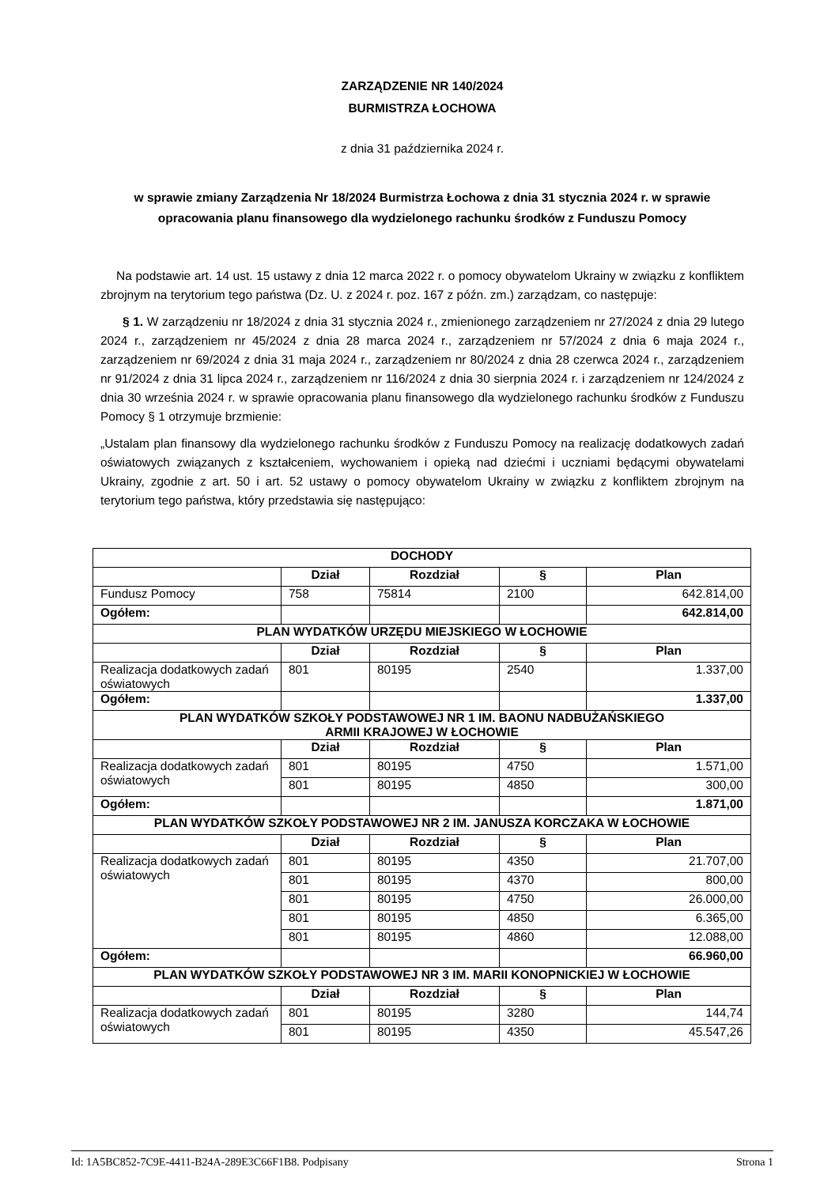ZARZĄDZENIE NR 140/2024
BURMISTRZA ŁOCHOWA
z dnia 31 października 2024 r.
w sprawie zmiany Zarządzenia Nr 18/2024 Burmistrza Łochowa z dnia 31 stycznia 2024 r. w sprawie opracowania planu finansowego dla wydzielonego rachunku środków z Funduszu Pomocy
Na podstawie art. 14 ust. 15 ustawy z dnia 12 marca 2022 r. o pomocy obywatelom Ukrainy w związku z konfliktem zbrojnym na terytorium tego państwa (Dz. U. z 2024 r. poz. 167 z późn. zm.) zarządzam, co następuje:
§ 1. W zarządzeniu nr 18/2024 z dnia 31 stycznia 2024 r., zmienionego zarządzeniem nr 27/2024 z dnia 29 lutego 2024 r., zarządzeniem nr 45/2024 z dnia 28 marca 2024 r., zarządzeniem nr 57/2024 z dnia 6 maja 2024 r., zarządzeniem nr 69/2024 z dnia 31 maja 2024 r., zarządzeniem nr 80/2024 z dnia 28 czerwca 2024 r., zarządzeniem nr 91/2024 z dnia 31 lipca 2024 r., zarządzeniem nr 116/2024 z dnia 30 sierpnia 2024 r. i zarządzeniem nr 124/2024 z dnia 30 września 2024 r. w sprawie opracowania planu finansowego dla wydzielonego rachunku środków z Funduszu Pomocy § 1 otrzymuje brzmienie:
„Ustalam plan finansowy dla wydzielonego rachunku środków z Funduszu Pomocy na realizację dodatkowych zadań oświatowych związanych z kształceniem, wychowaniem i opieką nad dziećmi i uczniami będącymi obywatelami Ukrainy, zgodnie z art. 50 i art. 52 ustawy o pomocy obywatelom Ukrainy w związku z konfliktem zbrojnym na terytorium tego państwa, który przedstawia się następująco:
| DOCHODY | | | | |
| --- | --- | --- | --- | --- |
| | Dział | Rozdział | § | Plan |
| Fundusz Pomocy | 758 | 75814 | 2100 | 642.814,00 |
| Ogółem: | | | | 642.814,00 |
| PLAN WYDATKÓW URZĘDU MIEJSKIEGO W ŁOCHOWIE | | | | |
| | Dział | Rozdział | § | Plan |
| Realizacja dodatkowych zadań oświatowych | 801 | 80195 | 2540 | 1.337,00 |
| Ogółem: | | | | 1.337,00 |
| PLAN WYDATKÓW SZKOŁY PODSTAWOWEJ NR 1 IM. BAONU NADBUŻAŃSKIEGO ARMII KRAJOWEJ W ŁOCHOWIE | | | | |
| | Dział | Rozdział | § | Plan |
| Realizacja dodatkowych zadań oświatowych | 801 | 80195 | 4750 | 1.571,00 |
| | 801 | 80195 | 4850 | 300,00 |
| Ogółem: | | | | 1.871,00 |
| PLAN WYDATKÓW SZKOŁY PODSTAWOWEJ NR 2 IM. JANUSZA KORCZAKA W ŁOCHOWIE | | | | |
| | Dział | Rozdział | § | Plan |
| Realizacja dodatkowych zadań oświatowych | 801 | 80195 | 4350 | 21.707,00 |
| | 801 | 80195 | 4370 | 800,00 |
| | 801 | 80195 | 4750 | 26.000,00 |
| | 801 | 80195 | 4850 | 6.365,00 |
| | 801 | 80195 | 4860 | 12.088,00 |
| Ogółem: | | | | 66.960,00 |
| PLAN WYDATKÓW SZKOŁY PODSTAWOWEJ NR 3 IM. MARII KONOPNICKIEJ W ŁOCHOWIE | | | | |
| | Dział | Rozdział | § | Plan |
| Realizacja dodatkowych zadań oświatowych | 801 | 80195 | 3280 | 144,74 |
| | 801 | 80195 | 4350 | 45.547,26 |
Id: 1A5BC852-7C9E-4411-B24A-289E3C66F1B8. Podpisany Strona 1